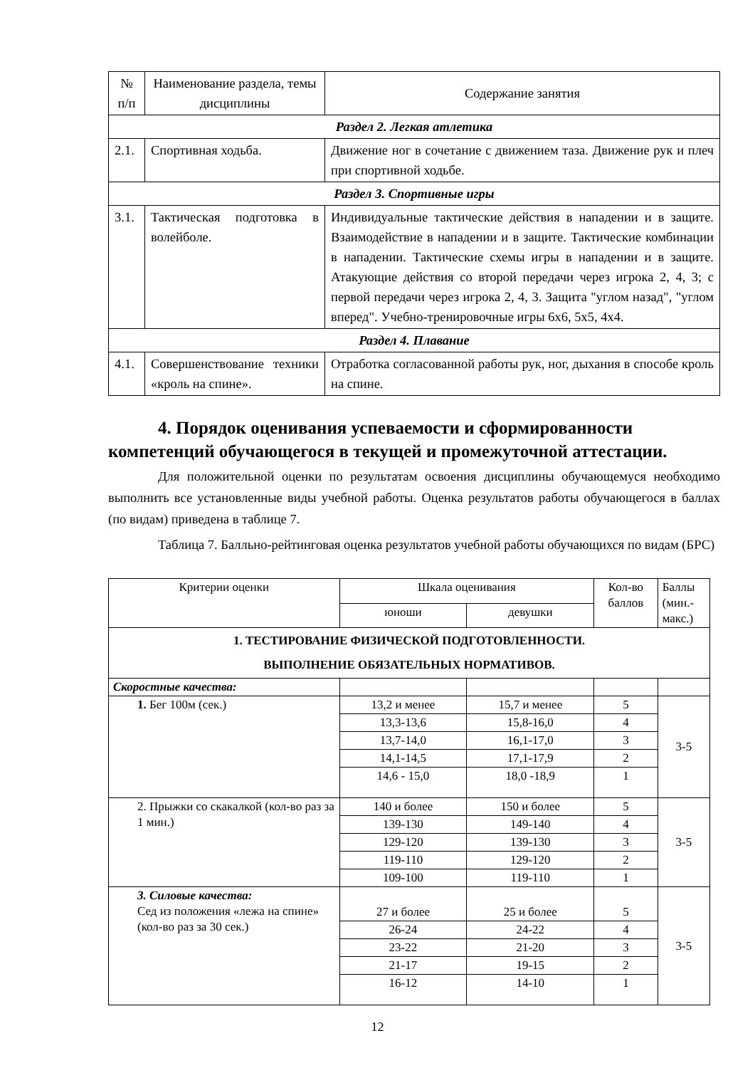| № п/п | Наименование раздела, темы дисциплины | Содержание занятия |
| Раздел 2. Легкая атлетика | | |
| 2.1. | Спортивная ходьба. | Движение ног в сочетание с движением таза. Движение рук и плеч при спортивной ходьбе. |
| Раздел 3. Спортивные игры | | |
| 3.1. | Тактическая подготовка в волейболе. | Индивидуальные тактические действия в нападении и в защите. Взаимодействие в нападении и в защите. Тактические комбинации в нападении. Тактические схемы игры в нападении и в защите. Атакующие действия со второй передачи через игрока 2, 4, 3; с первой передачи через игрока 2, 4, 3. Защита "углом назад", "углом вперед". Учебно-тренировочные игры 6х6, 5х5, 4х4. |
| Раздел 4. Плавание | | |
| 4.1. | Совершенствование техники «кроль на спине». | Отработка согласованной работы рук, ног, дыхания в способе кроль на спине. |
4. Порядок оценивания успеваемости и сформированности компетенций обучающегося в текущей и промежуточной аттестации.
Для положительной оценки по результатам освоения дисциплины обучающемуся необходимо выполнить все установленные виды учебной работы. Оценка результатов работы обучающегося в баллах (по видам) приведена в таблице 7.
Таблица 7. Балльно-рейтинговая оценка результатов учебной работы обучающихся по видам (БРС)
| Критерии оценки | Шкала оценивания | | Кол-во баллов | Баллы (мин.-макс.) |
| | юноши | девушки | | |
| 1. ТЕСТИРОВАНИЕ ФИЗИЧЕСКОЙ ПОДГОТОВЛЕННОСТИ. ВЫПОЛНЕНИЕ ОБЯЗАТЕЛЬНЫХ НОРМАТИВОВ. | | | | |
| Скоростные качества: | | | | |
| 1. Бег 100м (сек.) | 13,2 и менее | 15,7 и менее | 5 | 3-5 |
| | 13,3-13,6 | 15,8-16,0 | 4 | |
| | 13,7-14,0 | 16,1-17,0 | 3 | |
| | 14,1-14,5 | 17,1-17,9 | 2 | |
| | 14,6 - 15,0 | 18,0 -18,9 | 1 | |
| 2. Прыжки со скакалкой (кол-во раз за 1 мин.) | 140 и более | 150 и более | 5 | 3-5 |
| | 139-130 | 149-140 | 4 | |
| | 129-120 | 139-130 | 3 | |
| | 119-110 | 129-120 | 2 | |
| | 109-100 | 119-110 | 1 | |
| 3. Силовые качества: Сед из положения «лежа на спине» (кол-во раз за 30 сек.) | 27 и более | 25 и более | 5 | 3-5 |
| | 26-24 | 24-22 | 4 | |
| | 23-22 | 21-20 | 3 | |
| | 21-17 | 19-15 | 2 | |
| | 16-12 | 14-10 | 1 | |
12